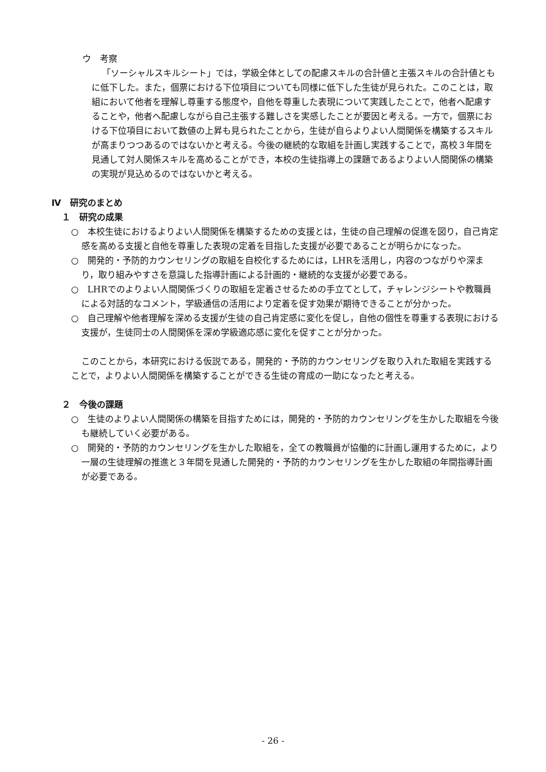ウ　考察
「ソーシャルスキルシート」では，学級全体としての配慮スキルの合計値と主張スキルの合計値ともに低下した。また，個票における下位項目についても同様に低下した生徒が見られた。このことは，取組において他者を理解し尊重する態度や，自他を尊重した表現について実践したことで，他者へ配慮することや，他者へ配慮しながら自己主張する難しさを実感したことが要因と考える。一方で，個票における下位項目において数値の上昇も見られたことから，生徒が自らよりよい人間関係を構築するスキルが高まりつつあるのではないかと考える。今後の継続的な取組を計画し実践することで，高校３年間を見通して対人関係スキルを高めることができ，本校の生徒指導上の課題であるよりよい人間関係の構築の実現が見込めるのではないかと考える。
Ⅳ　研究のまとめ
１　研究の成果
○　本校生徒におけるよりよい人間関係を構築するための支援とは，生徒の自己理解の促進を図り，自己肯定感を高める支援と自他を尊重した表現の定着を目指した支援が必要であることが明らかになった。
○　開発的・予防的カウンセリングの取組を自校化するためには，LHRを活用し，内容のつながりや深まり，取り組みやすさを意識した指導計画による計画的・継続的な支援が必要である。
○　LHRでのよりよい人間関係づくりの取組を定着させるための手立てとして，チャレンジシートや教職員による対話的なコメント，学級通信の活用により定着を促す効果が期待できることが分かった。
○　自己理解や他者理解を深める支援が生徒の自己肯定感に変化を促し，自他の個性を尊重する表現における支援が，生徒同士の人間関係を深め学級適応感に変化を促すことが分かった。
このことから，本研究における仮説である，開発的・予防的カウンセリングを取り入れた取組を実践することで，よりよい人間関係を構築することができる生徒の育成の一助になったと考える。
２　今後の課題
○　生徒のよりよい人間関係の構築を目指すためには，開発的・予防的カウンセリングを生かした取組を今後も継続していく必要がある。
○　開発的・予防的カウンセリングを生かした取組を，全ての教職員が協働的に計画し運用するために，より一層の生徒理解の推進と３年間を見通した開発的・予防的カウンセリングを生かした取組の年間指導計画が必要である。
- 26 -